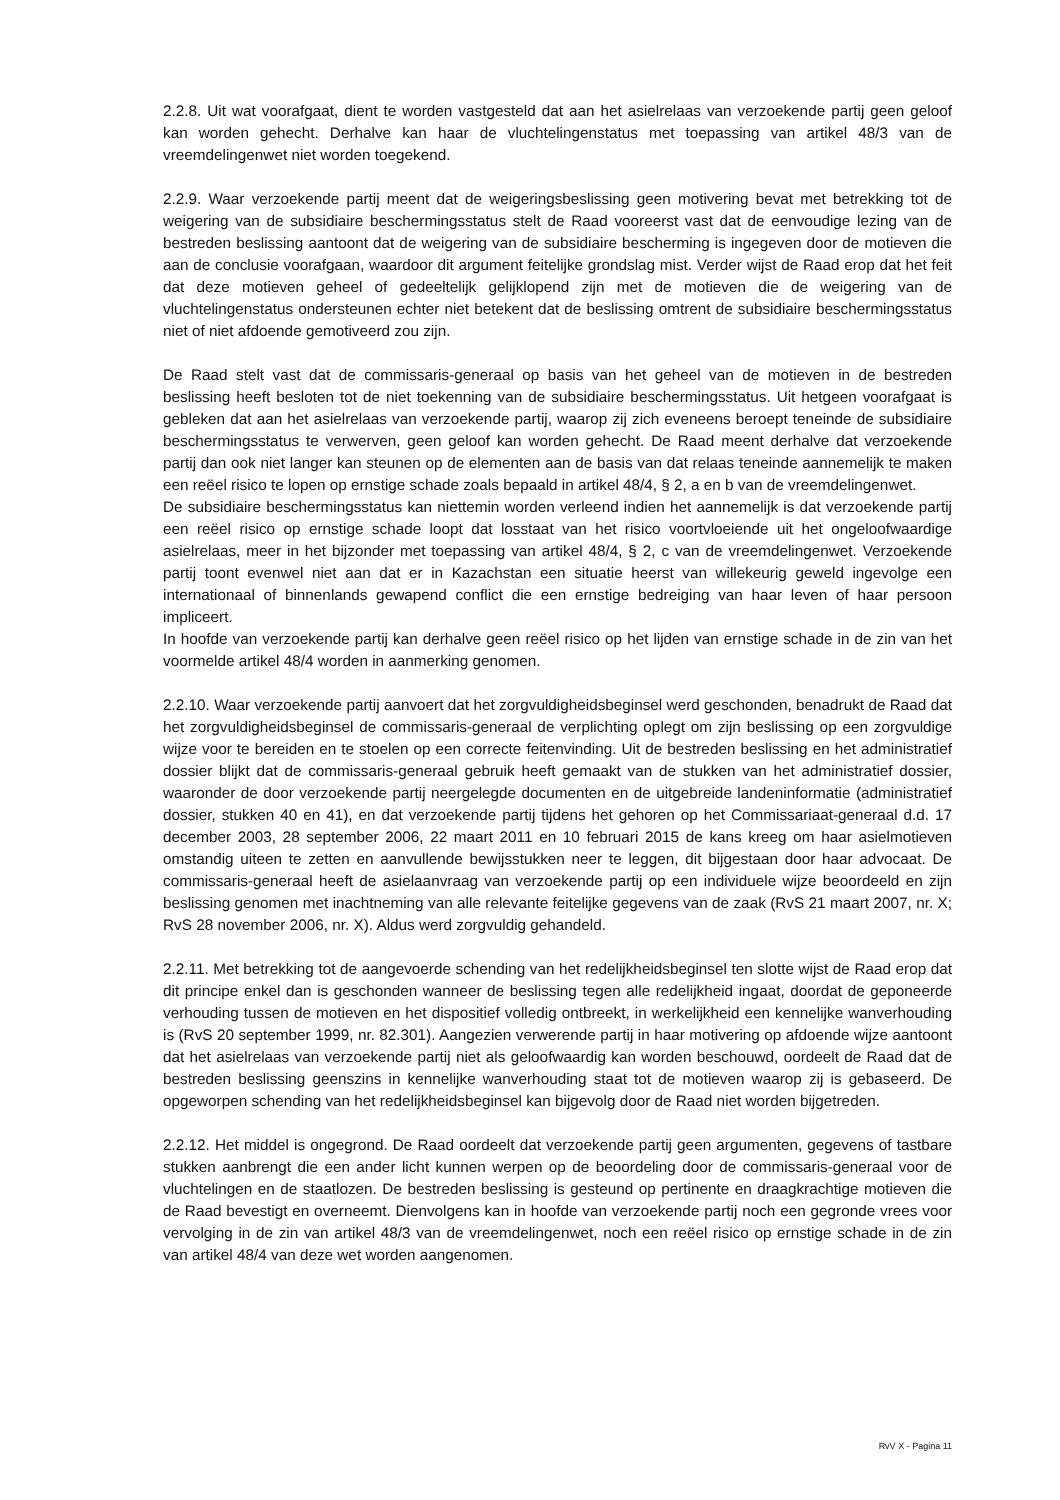2.2.8. Uit wat voorafgaat, dient te worden vastgesteld dat aan het asielrelaas van verzoekende partij geen geloof kan worden gehecht. Derhalve kan haar de vluchtelingenstatus met toepassing van artikel 48/3 van de vreemdelingenwet niet worden toegekend.
2.2.9. Waar verzoekende partij meent dat de weigeringsbeslissing geen motivering bevat met betrekking tot de weigering van de subsidiaire beschermingsstatus stelt de Raad vooreerst vast dat de eenvoudige lezing van de bestreden beslissing aantoont dat de weigering van de subsidiaire bescherming is ingegeven door de motieven die aan de conclusie voorafgaan, waardoor dit argument feitelijke grondslag mist. Verder wijst de Raad erop dat het feit dat deze motieven geheel of gedeeltelijk gelijklopend zijn met de motieven die de weigering van de vluchtelingenstatus ondersteunen echter niet betekent dat de beslissing omtrent de subsidiaire beschermingsstatus niet of niet afdoende gemotiveerd zou zijn.
De Raad stelt vast dat de commissaris-generaal op basis van het geheel van de motieven in de bestreden beslissing heeft besloten tot de niet toekenning van de subsidiaire beschermingsstatus. Uit hetgeen voorafgaat is gebleken dat aan het asielrelaas van verzoekende partij, waarop zij zich eveneens beroept teneinde de subsidiaire beschermingsstatus te verwerven, geen geloof kan worden gehecht. De Raad meent derhalve dat verzoekende partij dan ook niet langer kan steunen op de elementen aan de basis van dat relaas teneinde aannemelijk te maken een reëel risico te lopen op ernstige schade zoals bepaald in artikel 48/4, § 2, a en b van de vreemdelingenwet.
De subsidiaire beschermingsstatus kan niettemin worden verleend indien het aannemelijk is dat verzoekende partij een reëel risico op ernstige schade loopt dat losstaat van het risico voortvloeiende uit het ongeloofwaardige asielrelaas, meer in het bijzonder met toepassing van artikel 48/4, § 2, c van de vreemdelingenwet. Verzoekende partij toont evenwel niet aan dat er in Kazachstan een situatie heerst van willekeurig geweld ingevolge een internationaal of binnenlands gewapend conflict die een ernstige bedreiging van haar leven of haar persoon impliceert.
In hoofde van verzoekende partij kan derhalve geen reëel risico op het lijden van ernstige schade in de zin van het voormelde artikel 48/4 worden in aanmerking genomen.
2.2.10. Waar verzoekende partij aanvoert dat het zorgvuldigheidsbeginsel werd geschonden, benadrukt de Raad dat het zorgvuldigheidsbeginsel de commissaris-generaal de verplichting oplegt om zijn beslissing op een zorgvuldige wijze voor te bereiden en te stoelen op een correcte feitenvinding. Uit de bestreden beslissing en het administratief dossier blijkt dat de commissaris-generaal gebruik heeft gemaakt van de stukken van het administratief dossier, waaronder de door verzoekende partij neergelegde documenten en de uitgebreide landeninformatie (administratief dossier, stukken 40 en 41), en dat verzoekende partij tijdens het gehoren op het Commissariaat-generaal d.d. 17 december 2003, 28 september 2006, 22 maart 2011 en 10 februari 2015 de kans kreeg om haar asielmotieven omstandig uiteen te zetten en aanvullende bewijsstukken neer te leggen, dit bijgestaan door haar advocaat. De commissaris-generaal heeft de asielaanvraag van verzoekende partij op een individuele wijze beoordeeld en zijn beslissing genomen met inachtneming van alle relevante feitelijke gegevens van de zaak (RvS 21 maart 2007, nr. X; RvS 28 november 2006, nr. X). Aldus werd zorgvuldig gehandeld.
2.2.11. Met betrekking tot de aangevoerde schending van het redelijkheidsbeginsel ten slotte wijst de Raad erop dat dit principe enkel dan is geschonden wanneer de beslissing tegen alle redelijkheid ingaat, doordat de geponeerde verhouding tussen de motieven en het dispositief volledig ontbreekt, in werkelijkheid een kennelijke wanverhouding is (RvS 20 september 1999, nr. 82.301). Aangezien verwerende partij in haar motivering op afdoende wijze aantoont dat het asielrelaas van verzoekende partij niet als geloofwaardig kan worden beschouwd, oordeelt de Raad dat de bestreden beslissing geenszins in kennelijke wanverhouding staat tot de motieven waarop zij is gebaseerd. De opgeworpen schending van het redelijkheidsbeginsel kan bijgevolg door de Raad niet worden bijgetreden.
2.2.12. Het middel is ongegrond. De Raad oordeelt dat verzoekende partij geen argumenten, gegevens of tastbare stukken aanbrengt die een ander licht kunnen werpen op de beoordeling door de commissaris-generaal voor de vluchtelingen en de staatlozen. De bestreden beslissing is gesteund op pertinente en draagkrachtige motieven die de Raad bevestigt en overneemt. Dienvolgens kan in hoofde van verzoekende partij noch een gegronde vrees voor vervolging in de zin van artikel 48/3 van de vreemdelingenwet, noch een reëel risico op ernstige schade in de zin van artikel 48/4 van deze wet worden aangenomen.
RvV X - Pagina 11